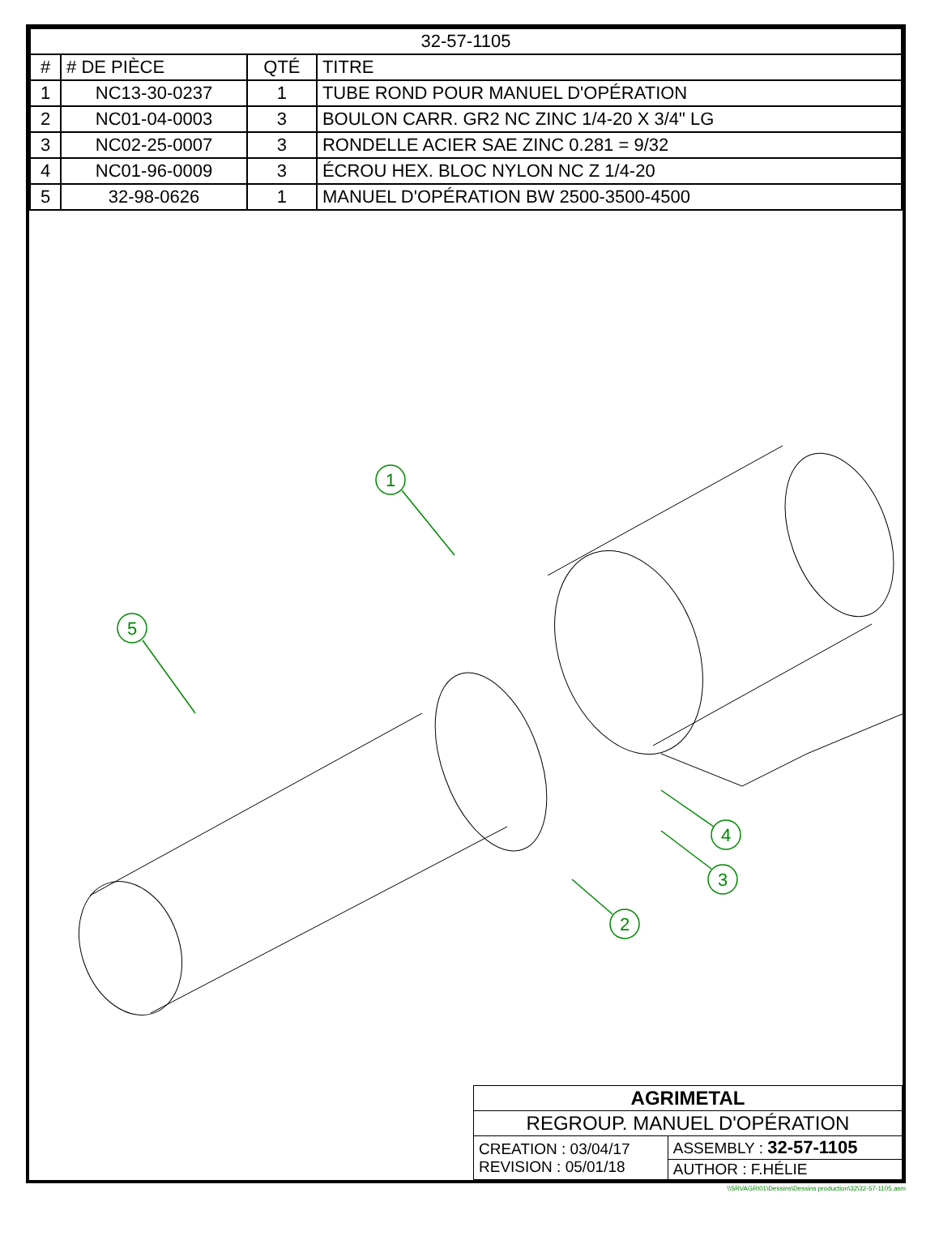| 32-57-1105 | | | |
| # | # DE PIÈCE | QTÉ | TITRE |
| 1 | NC13-30-0237 | 1 | TUBE ROND POUR MANUEL D'OPÉRATION |
| 2 | NC01-04-0003 | 3 | BOULON CARR. GR2 NC ZINC 1/4-20 X 3/4" LG |
| 3 | NC02-25-0007 | 3 | RONDELLE ACIER SAE ZINC 0.281 = 9/32 |
| 4 | NC01-96-0009 | 3 | ÉCROU HEX. BLOC NYLON NC Z 1/4-20 |
| 5 | 32-98-0626 | 1 | MANUEL D'OPÉRATION BW 2500-3500-4500 |
1
5
4
3
2
| AGRIMETAL | |
| REGROUP. MANUEL D'OPÉRATION | |
| CREATION : 03/04/17 REVISION : 05/01/18 | ASSEMBLY : 32-57-1105 |
| | AUTHOR : F.HÉLIE |
\\SRVAGRI01\Dessins\Dessins production\32\32-57-1105.asm